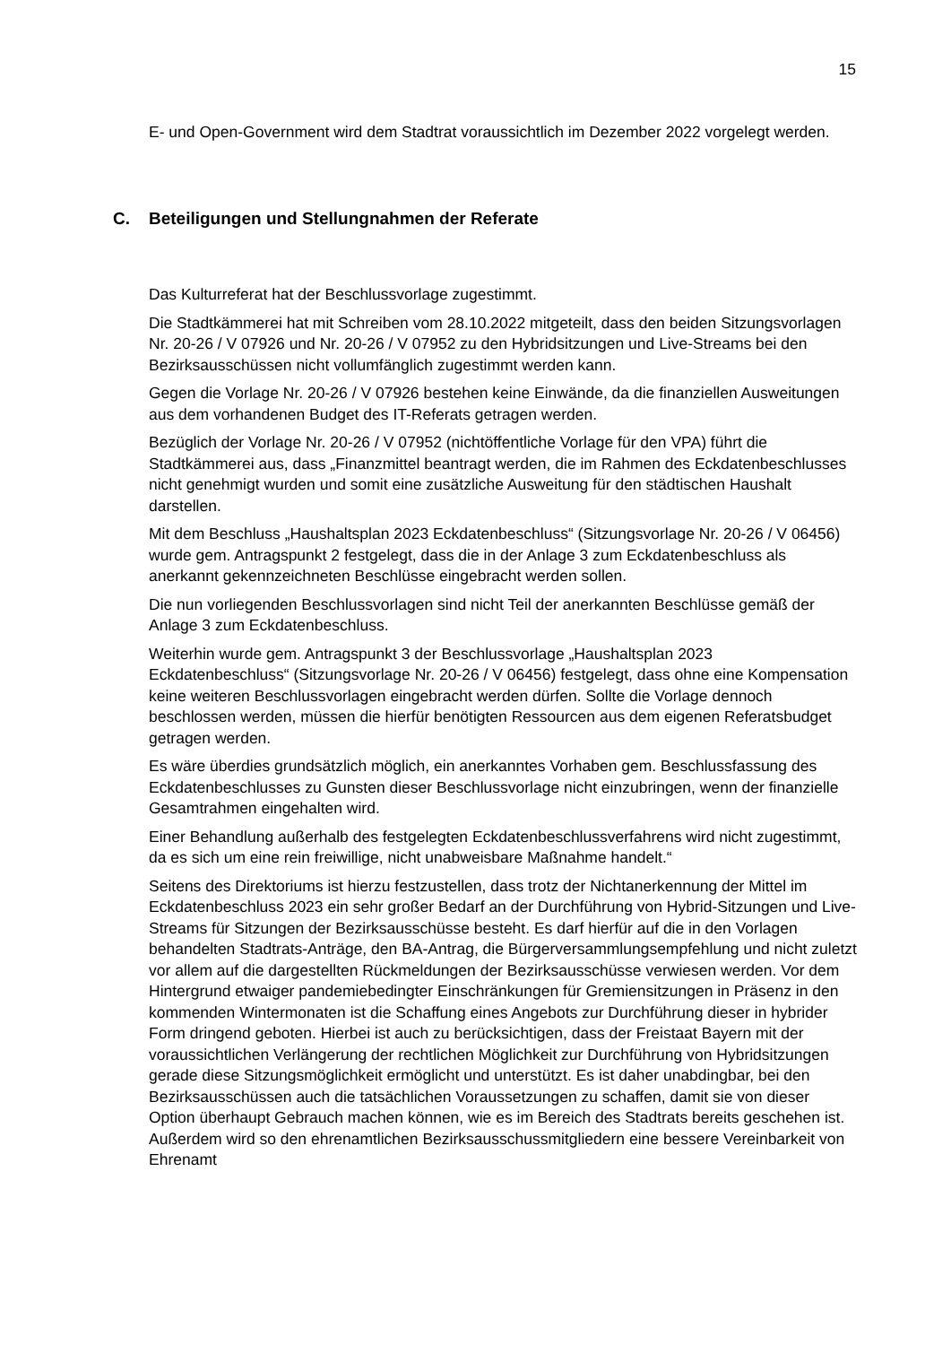15
E- und Open-Government wird dem Stadtrat voraussichtlich im Dezember 2022 vorgelegt werden.
C. Beteiligungen und Stellungnahmen der Referate
Das Kulturreferat hat der Beschlussvorlage zugestimmt.
Die Stadtkämmerei hat mit Schreiben vom 28.10.2022 mitgeteilt, dass den beiden Sitzungsvorlagen Nr. 20-26 / V 07926 und Nr. 20-26 / V 07952 zu den Hybridsitzungen und Live-Streams bei den Bezirksausschüssen nicht vollumfänglich zugestimmt werden kann.
Gegen die Vorlage Nr. 20-26 / V 07926 bestehen keine Einwände, da die finanziellen Ausweitungen aus dem vorhandenen Budget des IT-Referats getragen werden.
Bezüglich der Vorlage Nr. 20-26 / V 07952 (nichtöffentliche Vorlage für den VPA) führt die Stadtkämmerei aus, dass „Finanzmittel beantragt werden, die im Rahmen des Eckdatenbeschlusses nicht genehmigt wurden und somit eine zusätzliche Ausweitung für den städtischen Haushalt darstellen.
Mit dem Beschluss „Haushaltsplan 2023 Eckdatenbeschluss“ (Sitzungsvorlage Nr. 20-26 / V 06456) wurde gem. Antragspunkt 2 festgelegt, dass die in der Anlage 3 zum Eckdatenbeschluss als anerkannt gekennzeichneten Beschlüsse eingebracht werden sollen.
Die nun vorliegenden Beschlussvorlagen sind nicht Teil der anerkannten Beschlüsse gemäß der Anlage 3 zum Eckdatenbeschluss.
Weiterhin wurde gem. Antragspunkt 3 der Beschlussvorlage „Haushaltsplan 2023 Eckdatenbeschluss“ (Sitzungsvorlage Nr. 20-26 / V 06456) festgelegt, dass ohne eine Kompensation keine weiteren Beschlussvorlagen eingebracht werden dürfen. Sollte die Vorlage dennoch beschlossen werden, müssen die hierfür benötigten Ressourcen aus dem eigenen Referatsbudget getragen werden.
Es wäre überdies grundsätzlich möglich, ein anerkanntes Vorhaben gem. Beschlussfassung des Eckdatenbeschlusses zu Gunsten dieser Beschlussvorlage nicht einzubringen, wenn der finanzielle Gesamtrahmen eingehalten wird.
Einer Behandlung außerhalb des festgelegten Eckdatenbeschlussverfahrens wird nicht zugestimmt, da es sich um eine rein freiwillige, nicht unabweisbare Maßnahme handelt.“
Seitens des Direktoriums ist hierzu festzustellen, dass trotz der Nichtanerkennung der Mittel im Eckdatenbeschluss 2023 ein sehr großer Bedarf an der Durchführung von Hybrid-Sitzungen und Live-Streams für Sitzungen der Bezirksausschüsse besteht. Es darf hierfür auf die in den Vorlagen behandelten Stadtrats-Anträge, den BA-Antrag, die Bürgerversammlungsempfehlung und nicht zuletzt vor allem auf die dargestellten Rückmeldungen der Bezirksausschüsse verwiesen werden. Vor dem Hintergrund etwaiger pandemiebedingter Einschränkungen für Gremiensitzungen in Präsenz in den kommenden Wintermonaten ist die Schaffung eines Angebots zur Durchführung dieser in hybrider Form dringend geboten. Hierbei ist auch zu berücksichtigen, dass der Freistaat Bayern mit der voraussichtlichen Verlängerung der rechtlichen Möglichkeit zur Durchführung von Hybridsitzungen gerade diese Sitzungsmöglichkeit ermöglicht und unterstützt. Es ist daher unabdingbar, bei den Bezirksausschüssen auch die tatsächlichen Voraussetzungen zu schaffen, damit sie von dieser Option überhaupt Gebrauch machen können, wie es im Bereich des Stadtrats bereits geschehen ist. Außerdem wird so den ehrenamtlichen Bezirksausschussmitgliedern eine bessere Vereinbarkeit von Ehrenamt